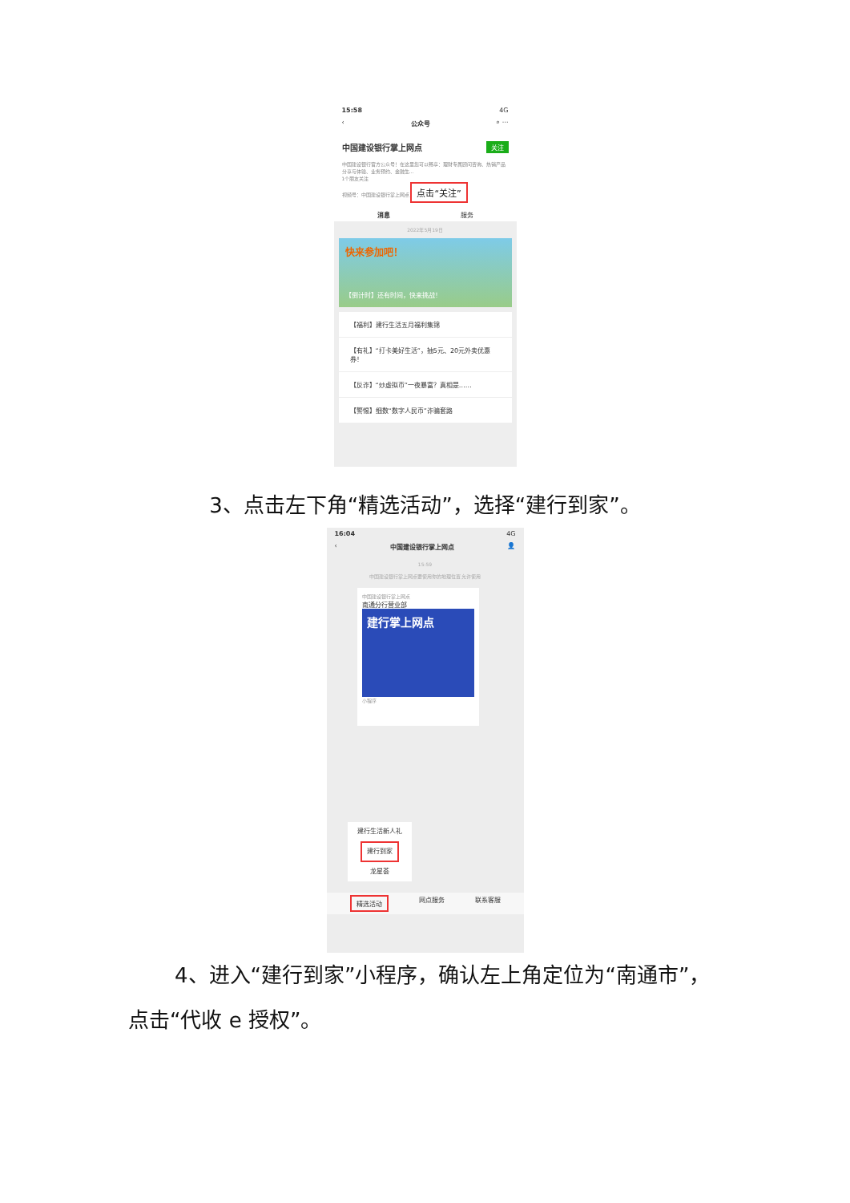15:58 4G
‹ 公众号 ⌕ ···
中国建设银行掌上网点 关注
中国建设银行官方公众号！在这里您可以畅享：理财专属顾问咨询、热销产品分享与体验、业务预约、金融生…
1个朋友关注
视频号：中国建设银行掌上网点 点击“关注”
消息 服务
2022年5月19日
快来参加吧！
【倒计时】还有时间，快来挑战！
【福利】建行生活五月福利集锦
【有礼】“打卡美好生活”，抽5元、20元外卖优惠券！
【反诈】“炒虚拟币”一夜暴富？真相是……
【警惕】细数“数字人民币”诈骗套路
3、点击左下角“精选活动”，选择“建行到家”。
16:04 4G
‹ 中国建设银行掌上网点 👤
15:59
中国建设银行掌上网点要使用你的地理位置 允许使用
中国建设银行掌上网点
南通分行营业部
建行掌上网点
小程序
建行生活新人礼
建行到家
龙星荟
精选活动 网点服务 联系客服
4、进入“建行到家”小程序，确认左上角定位为“南通市”，点击“代收 e 授权”。